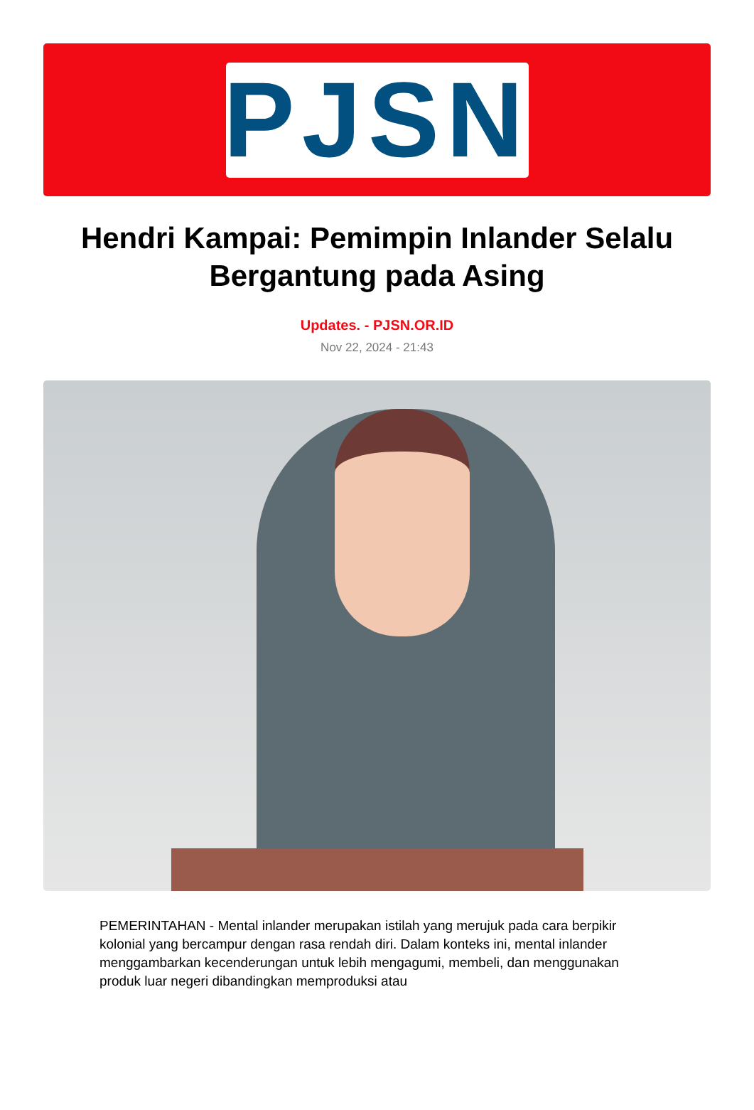PJSN
Hendri Kampai: Pemimpin Inlander Selalu Bergantung pada Asing
Updates. - PJSN.OR.ID
Nov 22, 2024 - 21:43
PEMERINTAHAN - Mental inlander merupakan istilah yang merujuk pada cara berpikir kolonial yang bercampur dengan rasa rendah diri. Dalam konteks ini, mental inlander menggambarkan kecenderungan untuk lebih mengagumi, membeli, dan menggunakan produk luar negeri dibandingkan memproduksi atau